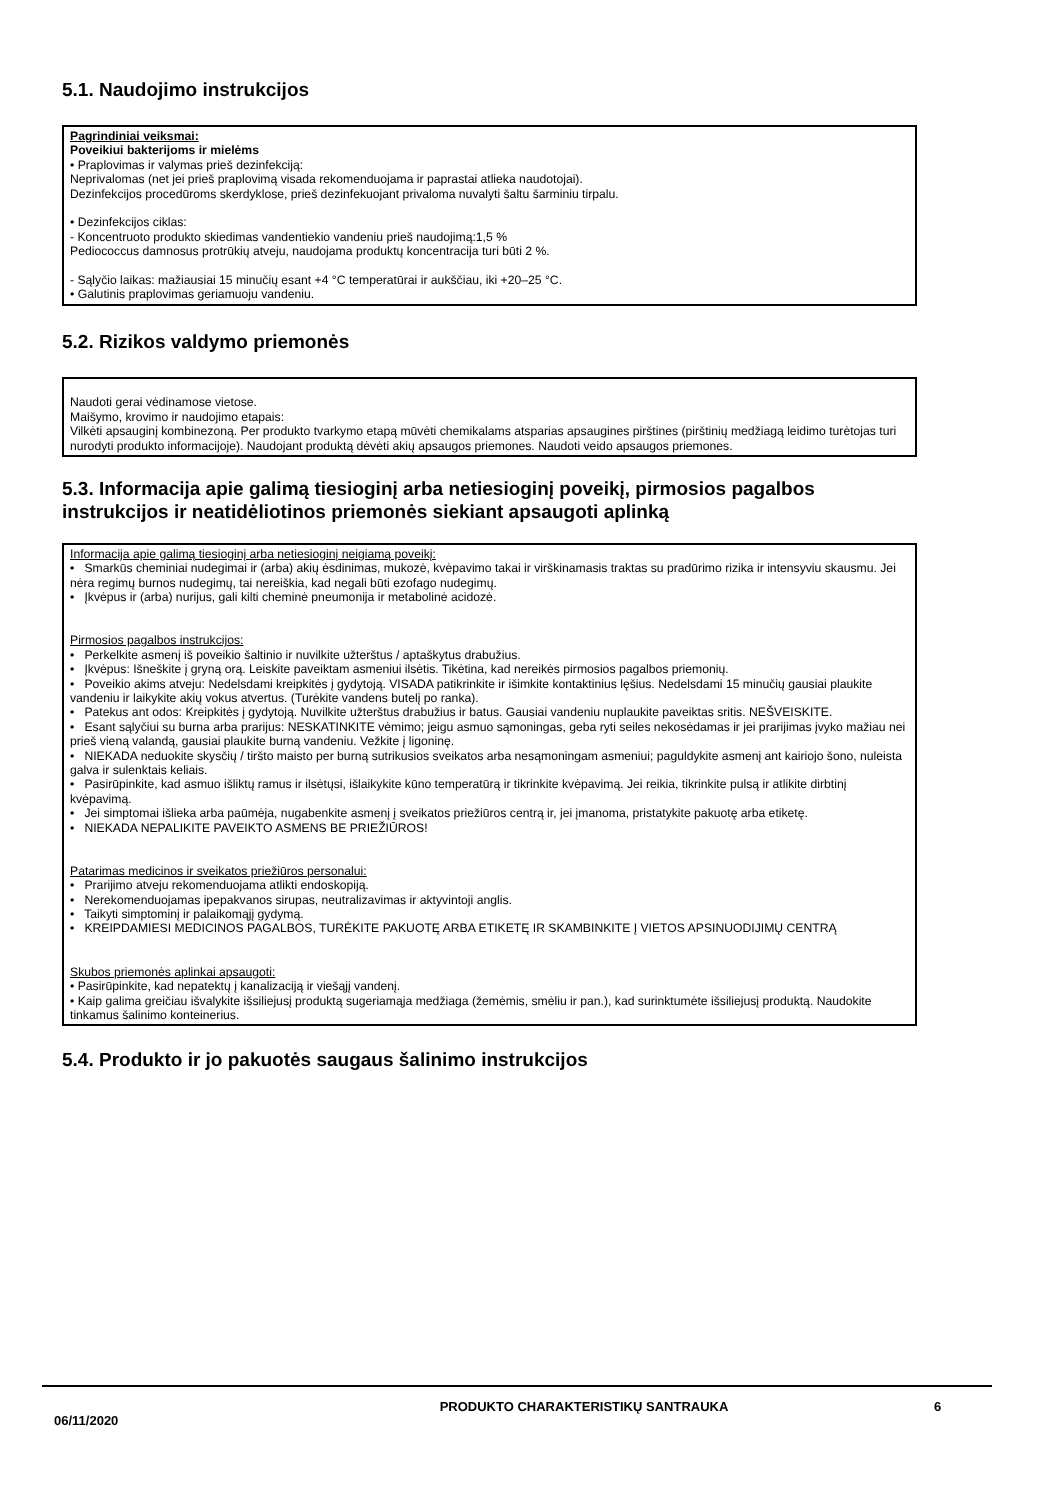5.1. Naudojimo instrukcijos
Pagrindiniai veiksmai:
Poveikiui bakterijoms ir mielėms
• Praplovimas ir valymas prieš dezinfekciją:
Neprivalomas (net jei prieš praplovimą visada rekomenduojama ir paprastai atlieka naudotojai).
Dezinfekcijos procedūroms skerdyklose, prieš dezinfekuojant privaloma nuvalyti šaltu šarminiu tirpalu.
• Dezinfekcijos ciklas:
- Koncentruoto produkto skiedimas vandentiekio vandeniu prieš naudojimą:1,5 %
Pediococcus damnosus protrūkių atveju, naudojama produktų koncentracija turi būti 2 %.
- Sąlyčio laikas: mažiausiai 15 minučių esant +4 °C temperatūrai ir aukščiau, iki +20–25 °C.
• Galutinis praplovimas geriamuoju vandeniu.
5.2. Rizikos valdymo priemonės
Naudoti gerai vėdinamose vietose.
Maišymo, krovimo ir naudojimo etapais:
Vilkėti apsauginį kombinezoną. Per produkto tvarkymo etapą mūvėti chemikalams atsparias apsaugines pirštines (pirštinių medžiagą leidimo turėtojas turi nurodyti produkto informacijoje). Naudojant produktą dėvėti akių apsaugos priemones. Naudoti veido apsaugos priemones.
5.3. Informacija apie galimą tiesioginį arba netiesioginį poveikį, pirmosios pagalbos instrukcijos ir neatidėliotinos priemonės siekiant apsaugoti aplinką
Informacija apie galimą tiesioginį arba netiesioginį neigiamą poveikį:
• Smarkūs cheminiai nudegimai ir (arba) akių ėsdinimas, mukozė, kvėpavimo takai ir virškinamasis traktas su pradūrimo rizika ir intensyviu skausmu. Jei nėra regimų burnos nudegimų, tai nereiškia, kad negali būti ezofago nudegimų.
• Įkvėpus ir (arba) nurijus, gali kilti cheminė pneumonija ir metabolinė acidozė.
Pirmosios pagalbos instrukcijos:
• Perkelkite asmenį iš poveikio šaltinio ir nuvilkite užterštus / aptaškytus drabužius.
• Įkvėpus: Išneškite į gryną orą. Leiskite paveiktam asmeniui ilsėtis. Tikėtina, kad nereikės pirmosios pagalbos priemonių.
• Poveikio akims atveju: Nedelsdami kreipkitės į gydytoją. VISADA patikrinkite ir išimkite kontaktinius lęšius. Nedelsdami 15 minučių gausiai plaukite vandeniu ir laikykite akių vokus atvertus. (Turėkite vandens butelį po ranka).
• Patekus ant odos: Kreipkitės į gydytoją. Nuvilkite užterštus drabužius ir batus. Gausiai vandeniu nuplaukite paveiktas sritis. NEŠVEISKITE.
• Esant sąlyčiui su burna arba prarijus: NESKATINKITE vėmimo; jeigu asmuo sąmoningas, geba ryti seiles nekosėdamas ir jei prarijimas įvyko mažiau nei prieš vieną valandą, gausiai plaukite burną vandeniu. Vežkite į ligoninę.
• NIEKADA neduokite skysčių / tiršto maisto per burną sutrikusios sveikatos arba nesąmoningam asmeniui; paguldykite asmenį ant kairiojo šono, nuleista galva ir sulenktais keliais.
• Pasirūpinkite, kad asmuo išliktų ramus ir ilsėtųsi, išlaikykite kūno temperatūrą ir tikrinkite kvėpavimą. Jei reikia, tikrinkite pulsą ir atlikite dirbtinį kvėpavimą.
• Jei simptomai išlieka arba paūmėja, nugabenkite asmenį į sveikatos priežiūros centrą ir, jei įmanoma, pristatykite pakuotę arba etiketę.
• NIEKADA NEPALIKITE PAVEIKTO ASMENS BE PRIEŽIŪROS!
Patarimas medicinos ir sveikatos priežiūros personalui:
• Prarijimo atveju rekomenduojama atlikti endoskopiją.
• Nerekomenduojamas ipepakvanos sirupas, neutralizavimas ir aktyvintoji anglis.
• Taikyti simptominį ir palaikomąjį gydymą.
• KREIPDAMIESI MEDICINOS PAGALBOS, TURĖKITE PAKUOTĘ ARBA ETIKETĘ IR SKAMBINKITE Į VIETOS APSINUODIJIMŲ CENTRĄ
Skubos priemonės aplinkai apsaugoti:
• Pasirūpinkite, kad nepatektų į kanalizaciją ir viešąjį vandenį.
• Kaip galima greičiau išvalykite išsiliejusį produktą sugeriamąja medžiaga (žemėmis, smėliu ir pan.), kad surinktumėte išsiliejusį produktą. Naudokite tinkamus šalinimo konteinerius.
5.4. Produkto ir jo pakuotės saugaus šalinimo instrukcijos
06/11/2020
PRODUKTO CHARAKTERISTIKŲ SANTRAUKA 6